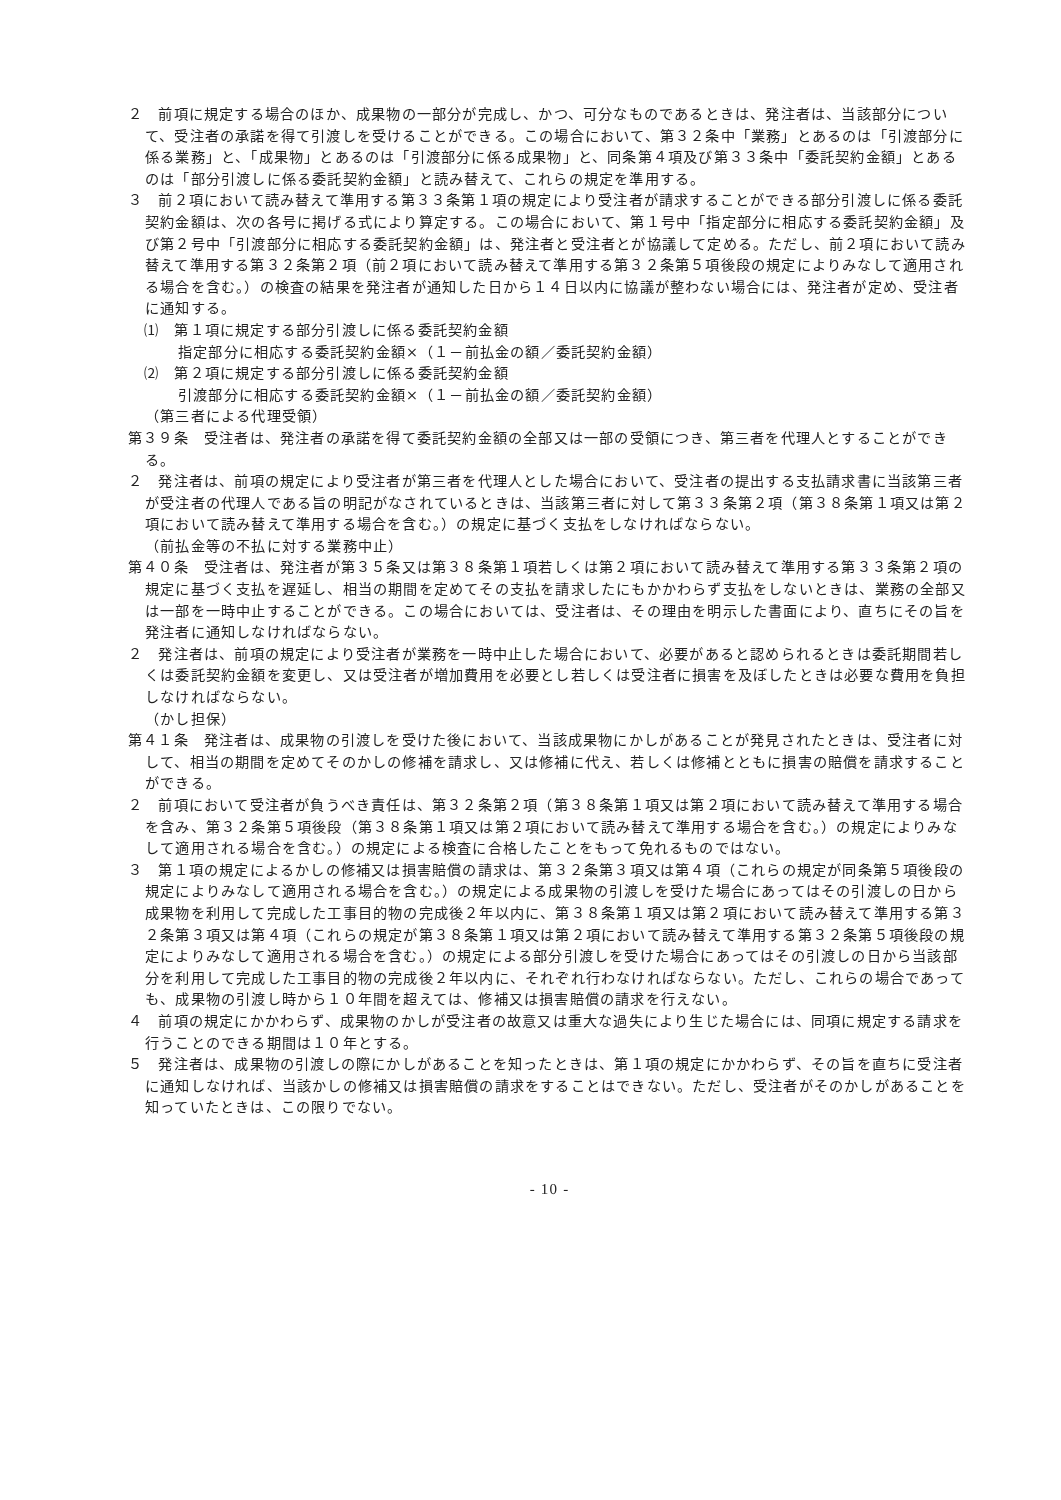２　前項に規定する場合のほか、成果物の一部分が完成し、かつ、可分なものであるときは、発注者は、当該部分について、受注者の承諾を得て引渡しを受けることができる。この場合において、第３２条中「業務」とあるのは「引渡部分に係る業務」と、「成果物」とあるのは「引渡部分に係る成果物」と、同条第４項及び第３３条中「委託契約金額」とあるのは「部分引渡しに係る委託契約金額」と読み替えて、これらの規定を準用する。
３　前２項において読み替えて準用する第３３条第１項の規定により受注者が請求することができる部分引渡しに係る委託契約金額は、次の各号に掲げる式により算定する。この場合において、第１号中「指定部分に相応する委託契約金額」及び第２号中「引渡部分に相応する委託契約金額」は、発注者と受注者とが協議して定める。ただし、前２項において読み替えて準用する第３２条第２項（前２項において読み替えて準用する第３２条第５項後段の規定によりみなして適用される場合を含む。）の検査の結果を発注者が通知した日から１４日以内に協議が整わない場合には、発注者が定め、受注者に通知する。
⑴　第１項に規定する部分引渡しに係る委託契約金額
指定部分に相応する委託契約金額×（１－前払金の額／委託契約金額）
⑵　第２項に規定する部分引渡しに係る委託契約金額
引渡部分に相応する委託契約金額×（１－前払金の額／委託契約金額）
（第三者による代理受領）
第３９条　受注者は、発注者の承諾を得て委託契約金額の全部又は一部の受領につき、第三者を代理人とすることができる。
２　発注者は、前項の規定により受注者が第三者を代理人とした場合において、受注者の提出する支払請求書に当該第三者が受注者の代理人である旨の明記がなされているときは、当該第三者に対して第３３条第２項（第３８条第１項又は第２項において読み替えて準用する場合を含む。）の規定に基づく支払をしなければならない。
（前払金等の不払に対する業務中止）
第４０条　受注者は、発注者が第３５条又は第３８条第１項若しくは第２項において読み替えて準用する第３３条第２項の規定に基づく支払を遅延し、相当の期間を定めてその支払を請求したにもかかわらず支払をしないときは、業務の全部又は一部を一時中止することができる。この場合においては、受注者は、その理由を明示した書面により、直ちにその旨を発注者に通知しなければならない。
２　発注者は、前項の規定により受注者が業務を一時中止した場合において、必要があると認められるときは委託期間若しくは委託契約金額を変更し、又は受注者が増加費用を必要とし若しくは受注者に損害を及ぼしたときは必要な費用を負担しなければならない。
（かし担保）
第４１条　発注者は、成果物の引渡しを受けた後において、当該成果物にかしがあることが発見されたときは、受注者に対して、相当の期間を定めてそのかしの修補を請求し、又は修補に代え、若しくは修補とともに損害の賠償を請求することができる。
２　前項において受注者が負うべき責任は、第３２条第２項（第３８条第１項又は第２項において読み替えて準用する場合を含み、第３２条第５項後段（第３８条第１項又は第２項において読み替えて準用する場合を含む。）の規定によりみなして適用される場合を含む。）の規定による検査に合格したことをもって免れるものではない。
３　第１項の規定によるかしの修補又は損害賠償の請求は、第３２条第３項又は第４項（これらの規定が同条第５項後段の規定によりみなして適用される場合を含む。）の規定による成果物の引渡しを受けた場合にあってはその引渡しの日から成果物を利用して完成した工事目的物の完成後２年以内に、第３８条第１項又は第２項において読み替えて準用する第３２条第３項又は第４項（これらの規定が第３８条第１項又は第２項において読み替えて準用する第３２条第５項後段の規定によりみなして適用される場合を含む。）の規定による部分引渡しを受けた場合にあってはその引渡しの日から当該部分を利用して完成した工事目的物の完成後２年以内に、それぞれ行わなければならない。ただし、これらの場合であっても、成果物の引渡し時から１０年間を超えては、修補又は損害賠償の請求を行えない。
４　前項の規定にかかわらず、成果物のかしが受注者の故意又は重大な過失により生じた場合には、同項に規定する請求を行うことのできる期間は１０年とする。
５　発注者は、成果物の引渡しの際にかしがあることを知ったときは、第１項の規定にかかわらず、その旨を直ちに受注者に通知しなければ、当該かしの修補又は損害賠償の請求をすることはできない。ただし、受注者がそのかしがあることを知っていたときは、この限りでない。
- 10 -